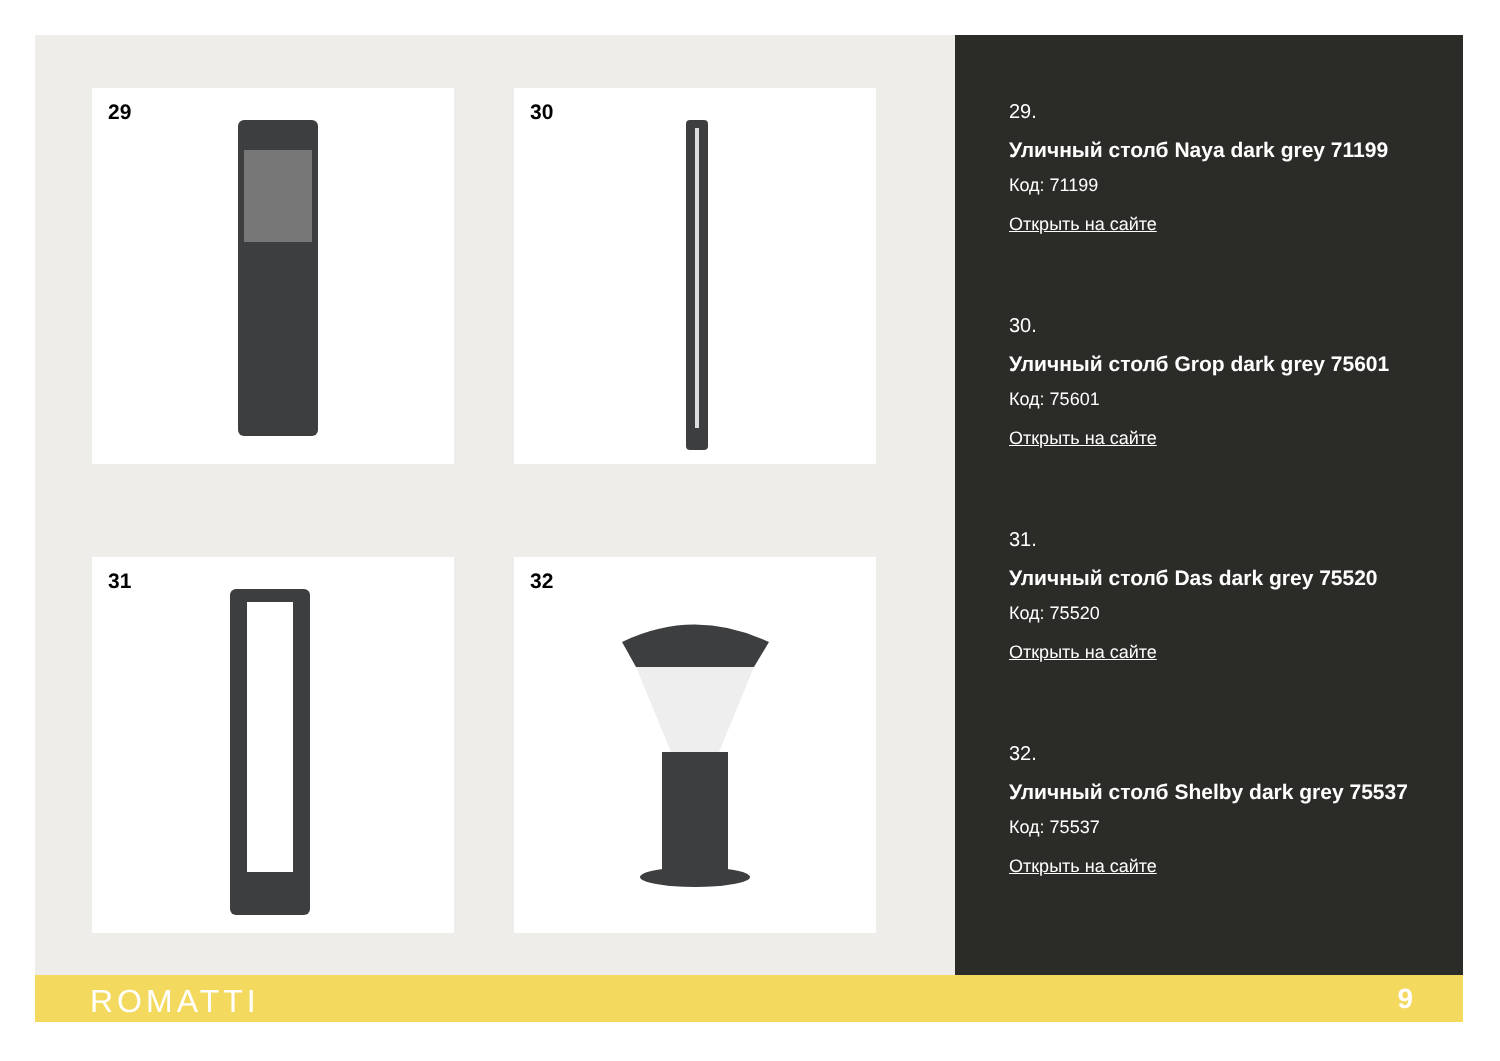29 30
31 32
29.
Уличный столб Naya dark grey 71199
Код: 71199
Открыть на сайте
30.
Уличный столб Grop dark grey 75601
Код: 75601
Открыть на сайте
31.
Уличный столб Das dark grey 75520
Код: 75520
Открыть на сайте
32.
Уличный столб Shelby dark grey 75537
Код: 75537
Открыть на сайте
ROMATTI 9